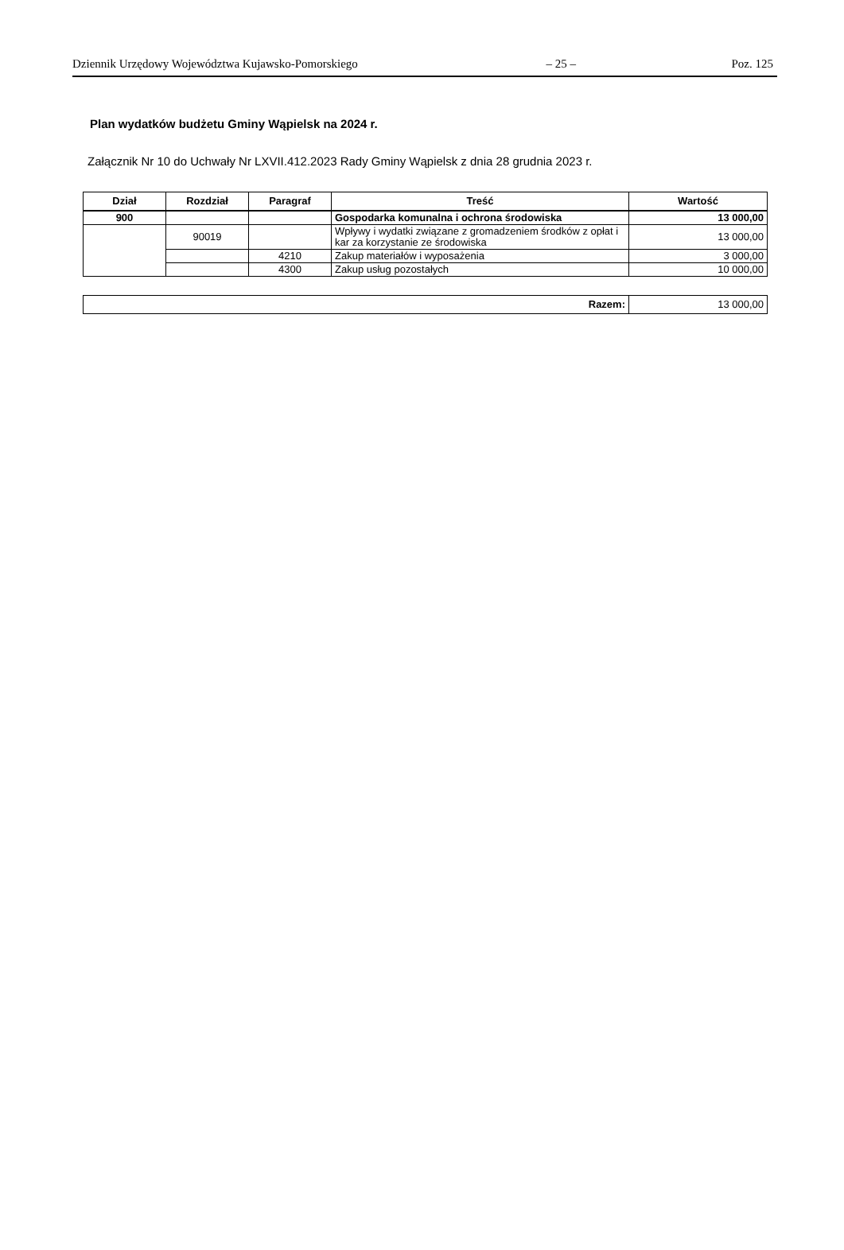Dziennik Urzędowy Województwa Kujawsko-Pomorskiego – 25 – Poz. 125
Plan wydatków budżetu Gminy Wąpielsk na 2024 r.
Załącznik Nr 10 do Uchwały Nr LXVII.412.2023 Rady Gminy Wąpielsk z dnia 28 grudnia 2023 r.
| Dział | Rozdział | Paragraf | Treść | Wartość |
| --- | --- | --- | --- | --- |
| 900 | | | Gospodarka komunalna i ochrona środowiska | 13 000,00 |
| | 90019 | | Wpływy i wydatki związane z gromadzeniem środków z opłat i kar za korzystanie ze środowiska | 13 000,00 |
| | | 4210 | Zakup materiałów i wyposażenia | 3 000,00 |
| | | 4300 | Zakup usług pozostałych | 10 000,00 |
| Razem: | 13 000,00 |